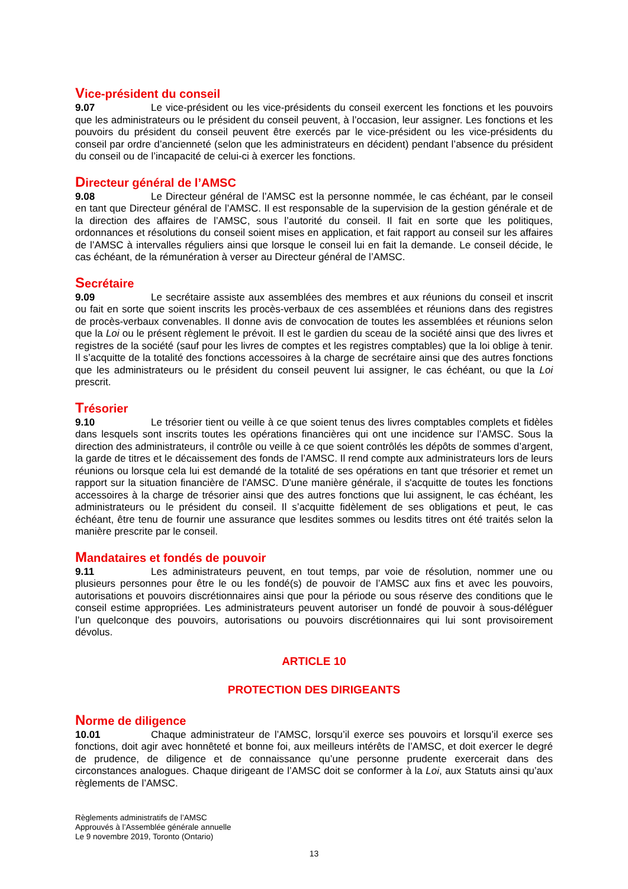Vice-président du conseil
9.07 Le vice-président ou les vice-présidents du conseil exercent les fonctions et les pouvoirs que les administrateurs ou le président du conseil peuvent, à l’occasion, leur assigner. Les fonctions et les pouvoirs du président du conseil peuvent être exercés par le vice-président ou les vice-présidents du conseil par ordre d’ancienneté (selon que les administrateurs en décident) pendant l’absence du président du conseil ou de l’incapacité de celui-ci à exercer les fonctions.
Directeur général de l’AMSC
9.08 Le Directeur général de l’AMSC est la personne nommée, le cas échéant, par le conseil en tant que Directeur général de l’AMSC. Il est responsable de la supervision de la gestion générale et de la direction des affaires de l’AMSC, sous l’autorité du conseil. Il fait en sorte que les politiques, ordonnances et résolutions du conseil soient mises en application, et fait rapport au conseil sur les affaires de l’AMSC à intervalles réguliers ainsi que lorsque le conseil lui en fait la demande. Le conseil décide, le cas échéant, de la rémunération à verser au Directeur général de l’AMSC.
Secrétaire
9.09 Le secrétaire assiste aux assemblées des membres et aux réunions du conseil et inscrit ou fait en sorte que soient inscrits les procès-verbaux de ces assemblées et réunions dans des registres de procès-verbaux convenables. Il donne avis de convocation de toutes les assemblées et réunions selon que la Loi ou le présent règlement le prévoit. Il est le gardien du sceau de la société ainsi que des livres et registres de la société (sauf pour les livres de comptes et les registres comptables) que la loi oblige à tenir. Il s’acquitte de la totalité des fonctions accessoires à la charge de secrétaire ainsi que des autres fonctions que les administrateurs ou le président du conseil peuvent lui assigner, le cas échéant, ou que la Loi prescrit.
Trésorier
9.10 Le trésorier tient ou veille à ce que soient tenus des livres comptables complets et fidèles dans lesquels sont inscrits toutes les opérations financières qui ont une incidence sur l’AMSC. Sous la direction des administrateurs, il contrôle ou veille à ce que soient contrôlés les dépôts de sommes d’argent, la garde de titres et le décaissement des fonds de l’AMSC. Il rend compte aux administrateurs lors de leurs réunions ou lorsque cela lui est demandé de la totalité de ses opérations en tant que trésorier et remet un rapport sur la situation financière de l'AMSC. D'une manière générale, il s'acquitte de toutes les fonctions accessoires à la charge de trésorier ainsi que des autres fonctions que lui assignent, le cas échéant, les administrateurs ou le président du conseil. Il s’acquitte fidèlement de ses obligations et peut, le cas échéant, être tenu de fournir une assurance que lesdites sommes ou lesdits titres ont été traités selon la manière prescrite par le conseil.
Mandataires et fondés de pouvoir
9.11 Les administrateurs peuvent, en tout temps, par voie de résolution, nommer une ou plusieurs personnes pour être le ou les fondé(s) de pouvoir de l’AMSC aux fins et avec les pouvoirs, autorisations et pouvoirs discrétionnaires ainsi que pour la période ou sous réserve des conditions que le conseil estime appropriées. Les administrateurs peuvent autoriser un fondé de pouvoir à sous-déléguer l’un quelconque des pouvoirs, autorisations ou pouvoirs discrétionnaires qui lui sont provisoirement dévolus.
ARTICLE 10
PROTECTION DES DIRIGEANTS
Norme de diligence
10.01 Chaque administrateur de l’AMSC, lorsqu’il exerce ses pouvoirs et lorsqu’il exerce ses fonctions, doit agir avec honnêteté et bonne foi, aux meilleurs intérêts de l’AMSC, et doit exercer le degré de prudence, de diligence et de connaissance qu’une personne prudente exercerait dans des circonstances analogues. Chaque dirigeant de l’AMSC doit se conformer à la Loi, aux Statuts ainsi qu’aux règlements de l’AMSC.
Règlements administratifs de l’AMSC
Approuvés à l’Assemblée générale annuelle
Le 9 novembre 2019, Toronto (Ontario)
13